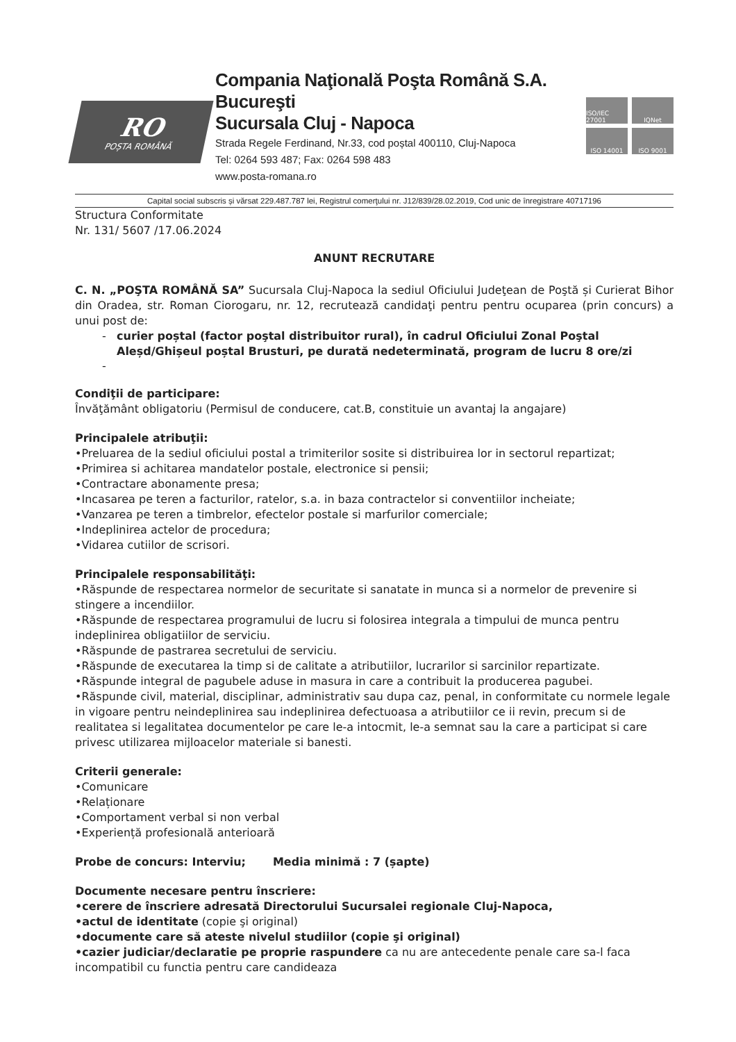RO
POȘTA ROMÂNĂ
Compania Naţională Poşta Română S.A. Bucureşti
Sucursala Cluj - Napoca
Strada Regele Ferdinand, Nr.33, cod poștal 400110, Cluj-Napoca
Tel: 0264 593 487; Fax: 0264 598 483
www.posta-romana.ro
ISO/IEC 27001
IQNet
ISO 14001
ISO 9001
Capital social subscris și vărsat 229.487.787 lei, Registrul comerţului nr. J12/839/28.02.2019, Cod unic de înregistrare 40717196
Structura Conformitate
Nr. 131/ 5607 /17.06.2024
ANUNT RECRUTARE
C. N. „POŞTA ROMÂNĂ SA” Sucursala Cluj-Napoca la sediul Oficiului Judeţean de Poştă și Curierat Bihor din Oradea, str. Roman Ciorogaru, nr. 12, recrutează candidaţi pentru pentru ocuparea (prin concurs) a unui post de:
curier poștal (factor poştal distribuitor rural), în cadrul Oficiului Zonal Poştal Aleșd/Ghișeul poștal Brusturi, pe durată nedeterminată, program de lucru 8 ore/zi
Condiţii de participare:
Învăţământ obligatoriu (Permisul de conducere, cat.B, constituie un avantaj la angajare)
Principalele atribuţii:
•Preluarea de la sediul oficiului postal a trimiterilor sosite si distribuirea lor in sectorul repartizat;
•Primirea si achitarea mandatelor postale, electronice si pensii;
•Contractare abonamente presa;
•Incasarea pe teren a facturilor, ratelor, s.a. in baza contractelor si conventiilor incheiate;
•Vanzarea pe teren a timbrelor, efectelor postale si marfurilor comerciale;
•Indeplinirea actelor de procedura;
•Vidarea cutiilor de scrisori.
Principalele responsabilităţi:
•Răspunde de respectarea normelor de securitate si sanatate in munca si a normelor de prevenire si stingere a incendiilor.
•Răspunde de respectarea programului de lucru si folosirea integrala a timpului de munca pentru indeplinirea obligatiilor de serviciu.
•Răspunde de pastrarea secretului de serviciu.
•Răspunde de executarea la timp si de calitate a atributiilor, lucrarilor si sarcinilor repartizate.
•Răspunde integral de pagubele aduse in masura in care a contribuit la producerea pagubei.
•Răspunde civil, material, disciplinar, administrativ sau dupa caz, penal, in conformitate cu normele legale in vigoare pentru neindeplinirea sau indeplinirea defectuoasa a atributiilor ce ii revin, precum si de realitatea si legalitatea documentelor pe care le-a intocmit, le-a semnat sau la care a participat si care privesc utilizarea mijloacelor materiale si banesti.
Criterii generale:
•Comunicare
•Relaționare
•Comportament verbal si non verbal
•Experiență profesională anterioară
Probe de concurs: Interviu; Media minimă : 7 (șapte)
Documente necesare pentru înscriere:
•cerere de înscriere adresată Directorului Sucursalei regionale Cluj-Napoca,
•actul de identitate (copie şi original)
•documente care să ateste nivelul studiilor (copie şi original)
•cazier judiciar/declaratie pe proprie raspundere ca nu are antecedente penale care sa-l faca incompatibil cu functia pentru care candideaza